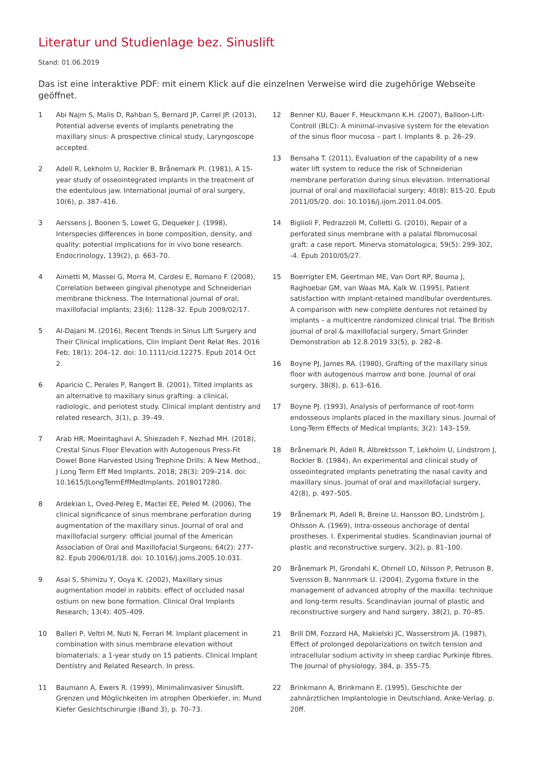Literatur und Studienlage bez. Sinuslift
Stand: 01.06.2019
Das ist eine interaktive PDF: mit einem Klick auf die einzelnen Verweise wird die zugehörige Webseite geöffnet.
1 Abi Najm S, Malis D, Rahban S, Bernard JP, Carrel JP. (2013), Potential adverse events of implants penetrating the maxillary sinus: A prospective clinical study, Laryngoscope accepted.
2 Adell R, Lekholm U, Rockler B, Brånemark PI. (1981), A 15-year study of osseointegrated implants in the treatment of the edentulous jaw. International journal of oral surgery, 10(6), p. 387–416.
3 Aerssens J, Boonen S, Lowet G, Dequeker J. (1998), Interspecies differences in bone composition, density, and quality: potential implications for in vivo bone research. Endocrinology, 139(2), p. 663–70.
4 Aimetti M, Massei G, Morra M, Cardesi E, Romano F. (2008), Correlation between gingival phenotype and Schneiderian membrane thickness. The International journal of oral; maxillofacial implants; 23(6): 1128–32. Epub 2009/02/17.
5 Al-Dajani M. (2016), Recent Trends in Sinus Lift Surgery and Their Clinical Implications, Clin Implant Dent Relat Res. 2016 Feb; 18(1): 204–12. doi: 10.1111/cid.12275. Epub 2014 Oct 2.
6 Aparicio C, Perales P, Rangert B. (2001), Tilted implants as an alternative to maxillary sinus grafting: a clinical, radiologic, and periotest study. Clinical implant dentistry and related research, 3(1), p. 39–49.
7 Arab HR, Moeintaghavi A, Shiezadeh F, Nezhad MH. (2018), Crestal Sinus Floor Elevation with Autogenous Press-Fit Dowel Bone Harvested Using Trephine Drills: A New Method., J Long Term Eff Med Implants. 2018; 28(3): 209–214. doi: 10.1615/JLongTermEffMedImplants. 2018017280.
8 Ardekian L, Oved-Peleg E, Mactei EE, Peled M. (2006), The clinical significance of sinus membrane perforation during augmentation of the maxillary sinus. Journal of oral and maxillofacial surgery: official journal of the American Association of Oral and Maxillofacial Surgeons; 64(2): 277–82. Epub 2006/01/18. doi: 10.1016/j.joms.2005.10.031.
9 Asai S, Shimizu Y, Ooya K. (2002), Maxillary sinus augmentation model in rabbits: effect of occluded nasal ostium on new bone formation. Clinical Oral Implants Research; 13(4): 405–409.
10 Balleri P, Veltri M, Nuti N, Ferrari M. Implant placement in combination with sinus membrane elevation without biomaterials: a 1-year study on 15 patients. Clinical Implant Dentistry and Related Research. In press.
11 Baumann A, Ewers R. (1999), Minimalinvasiver Sinuslift. Grenzen und Möglichkeiten im atrophen Oberkiefer, in: Mund Kiefer Gesichtschirurgie (Band 3), p. 70–73.
12 Benner KU, Bauer F, Heuckmann K.H. (2007), Balloon-Lift-Controll (BLC): A minimal-invasive system for the elevation of the sinus floor mucosa – part I. Implants 8. p. 26–29.
13 Bensaha T. (2011), Evaluation of the capability of a new water lift system to reduce the risk of Schneiderian membrane perforation during sinus elevation. International journal of oral and maxillofacial surgery; 40(8): 815-20. Epub 2011/05/20. doi: 10.1016/j.ijom.2011.04.005.
14 Biglioli F, Pedrazzoli M, Colletti G. (2010), Repair of a perforated sinus membrane with a palatal fibromucosal graft: a case report. Minerva stomatologica; 59(5): 299-302, -4. Epub 2010/05/27.
15 Boerrigter EM, Geertman ME, Van Oort RP, Bouma J, Raghoebar GM, van Waas MA, Kalk W. (1995), Patient satisfaction with implant-retained mandibular overdentures. A comparison with new complete dentures not retained by implants – a multicentre randomized clinical trial. The British journal of oral & maxillofacial surgery, Smart Grinder Demonstration ab 12.8.2019 33(5), p. 282–8.
16 Boyne PJ, James RA. (1980), Grafting of the maxillary sinus floor with autogenous marrow and bone. Journal of oral surgery, 38(8), p. 613–616.
17 Boyne PJ. (1993), Analysis of performance of root-form endosseous implants placed in the maxillary sinus. Journal of Long-Term Effects of Medical Implants; 3(2): 143–159.
18 Brånemark PI, Adell R, Albrektsson T, Lekholm U, Lindstrom J, Rockler B. (1984), An experimental and clinical study of osseointegrated implants penetrating the nasal cavity and maxillary sinus. Journal of oral and maxillofacial surgery, 42(8), p. 497–505.
19 Brånemark PI, Adell R, Breine U, Hansson BO, Lindström J, Ohlsson A. (1969), Intra-osseous anchorage of dental prostheses. I. Experimental studies. Scandinavian journal of plastic and reconstructive surgery, 3(2), p. 81–100.
20 Brånemark PI, Grondahl K, Ohrnell LO, Nilsson P, Petruson B, Svensson B, Nannmark U. (2004), Zygoma fixture in the management of advanced atrophy of the maxilla: technique and long-term results. Scandinavian journal of plastic and reconstructive surgery and hand surgery, 38(2), p. 70–85.
21 Brill DM, Fozzard HA, Makielski JC, Wasserstrom JA. (1987), Effect of prolonged depolarizations on twitch tension and intracellular sodium activity in sheep cardiac Purkinje fibres. The Journal of physiology, 384, p. 355–75.
22 Brinkmann A, Brinkmann E. (1995), Geschichte der zahnärztlichen Implantologie in Deutschland, Anke-Verlag. p. 20ff.